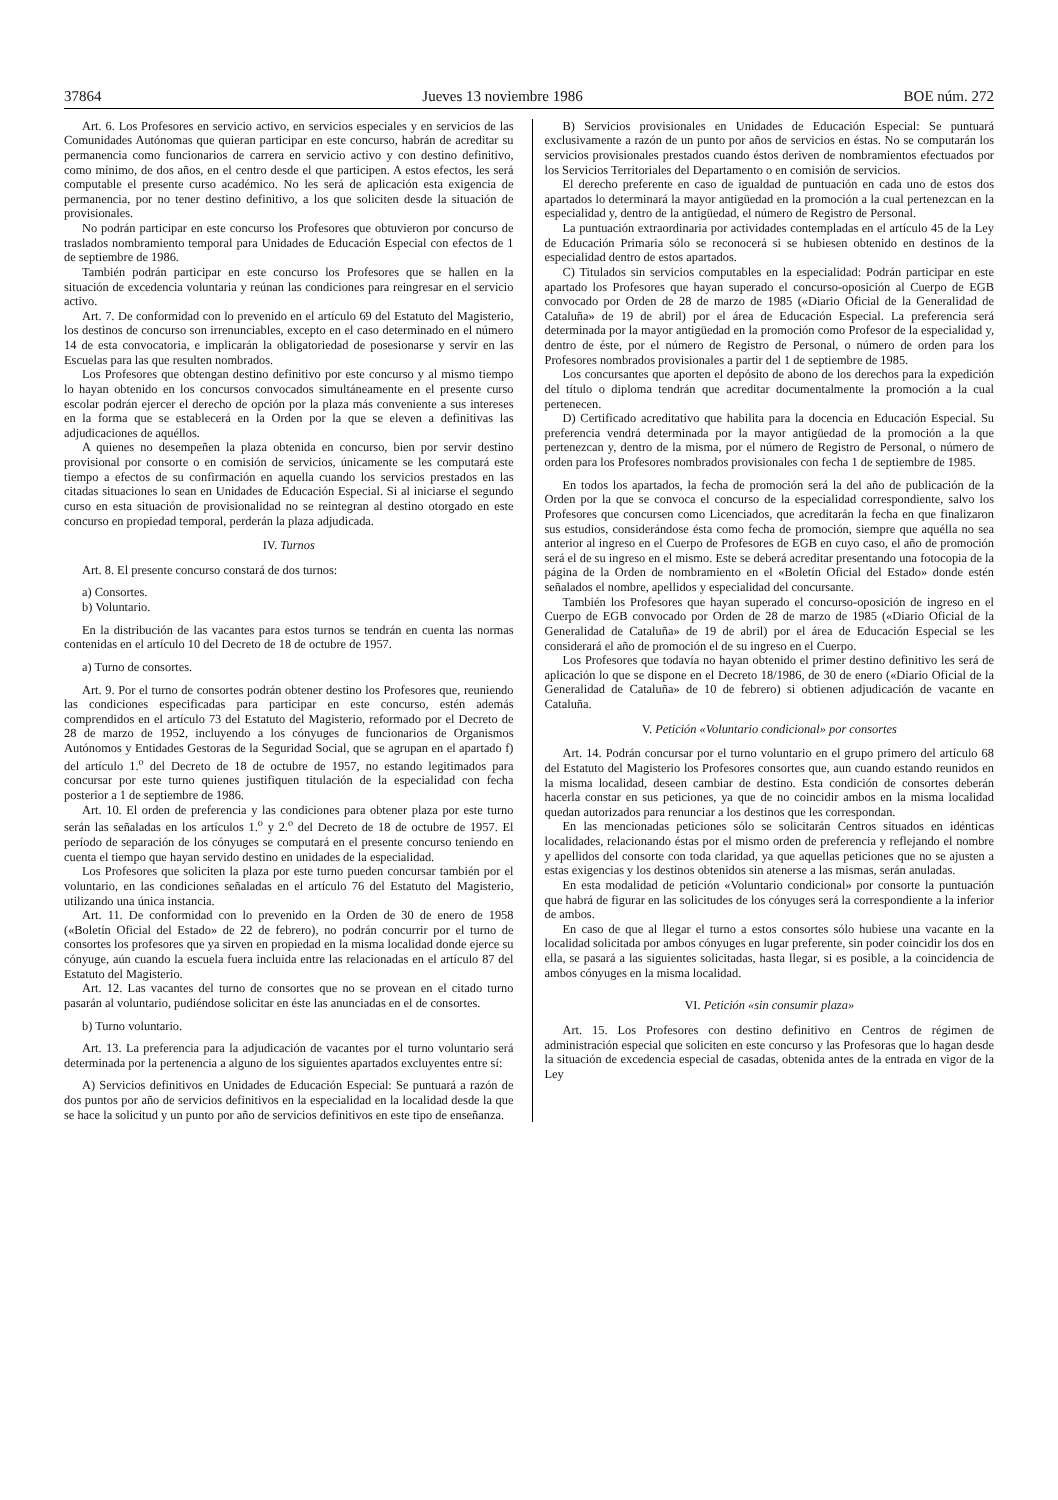37864 Jueves 13 noviembre 1986 BOE núm. 272
Art. 6. Los Profesores en servicio activo, en servicios especiales y en servicios de las Comunidades Autónomas que quieran participar en este concurso, habrán de acreditar su permanencia como funcionarios de carrera en servicio activo y con destino definitivo, como mínimo, de dos años, en el centro desde el que participen. A estos efectos, les será computable el presente curso académico. No les será de aplicación esta exigencia de permanencia, por no tener destino definitivo, a los que soliciten desde la situación de provisionales.
No podrán participar en este concurso los Profesores que obtuvieron por concurso de traslados nombramiento temporal para Unidades de Educación Especial con efectos de 1 de septiembre de 1986.
También podrán participar en este concurso los Profesores que se hallen en la situación de excedencia voluntaria y reúnan las condiciones para reingresar en el servicio activo.
Art. 7. De conformidad con lo prevenido en el artículo 69 del Estatuto del Magisterio, los destinos de concurso son irrenunciables, excepto en el caso determinado en el número 14 de esta convocatoria, e implicarán la obligatoriedad de posesionarse y servir en las Escuelas para las que resulten nombrados.
Los Profesores que obtengan destino definitivo por este concurso y al mismo tiempo lo hayan obtenido en los concursos convocados simultáneamente en el presente curso escolar podrán ejercer el derecho de opción por la plaza más conveniente a sus intereses en la forma que se establecerá en la Orden por la que se eleven a definitivas las adjudicaciones de aquéllos.
A quienes no desempeñen la plaza obtenida en concurso, bien por servir destino provisional por consorte o en comisión de servicios, únicamente se les computará este tiempo a efectos de su confirmación en aquella cuando los servicios prestados en las citadas situaciones lo sean en Unidades de Educación Especial. Si al iniciarse el segundo curso en esta situación de provisionalidad no se reintegran al destino otorgado en este concurso en propiedad temporal, perderán la plaza adjudicada.
IV. Turnos
Art. 8. El presente concurso constará de dos turnos:
a) Consortes.
b) Voluntario.
En la distribución de las vacantes para estos turnos se tendrán en cuenta las normas contenidas en el artículo 10 del Decreto de 18 de octubre de 1957.
a) Turno de consortes.
Art. 9. Por el turno de consortes podrán obtener destino los Profesores que, reuniendo las condiciones especificadas para participar en este concurso, estén además comprendidos en el artículo 73 del Estatuto del Magisterio, reformado por el Decreto de 28 de marzo de 1952, incluyendo a los cónyuges de funcionarios de Organismos Autónomos y Entidades Gestoras de la Seguridad Social, que se agrupan en el apartado f) del artículo 1.<sup>o</sup> del Decreto de 18 de octubre de 1957, no estando legitimados para concursar por este turno quienes justifiquen titulación de la especialidad con fecha posterior a 1 de septiembre de 1986.
Art. 10. El orden de preferencia y las condiciones para obtener plaza por este turno serán las señaladas en los artículos 1.<sup>o</sup> y 2.<sup>o</sup> del Decreto de 18 de octubre de 1957. El período de separación de los cónyuges se computará en el presente concurso teniendo en cuenta el tiempo que hayan servido destino en unidades de la especialidad.
Los Profesores que soliciten la plaza por este turno pueden concursar también por el voluntario, en las condiciones señaladas en el artículo 76 del Estatuto del Magisterio, utilizando una única instancia.
Art. 11. De conformidad con lo prevenido en la Orden de 30 de enero de 1958 («Boletín Oficial del Estado» de 22 de febrero), no podrán concurrir por el turno de consortes los profesores que ya sirven en propiedad en la misma localidad donde ejerce su cónyuge, aún cuando la escuela fuera incluida entre las relacionadas en el artículo 87 del Estatuto del Magisterio.
Art. 12. Las vacantes del turno de consortes que no se provean en el citado turno pasarán al voluntario, pudiéndose solicitar en éste las anunciadas en el de consortes.
b) Turno voluntario.
Art. 13. La preferencia para la adjudicación de vacantes por el turno voluntario será determinada por la pertenencia a alguno de los siguientes apartados excluyentes entre sí:
A) Servicios definitivos en Unidades de Educación Especial: Se puntuará a razón de dos puntos por año de servicios definitivos en la especialidad en la localidad desde la que se hace la solicitud y un punto por año de servicios definitivos en este tipo de enseñanza.
B) Servicios provisionales en Unidades de Educación Especial: Se puntuará exclusivamente a razón de un punto por años de servicios en éstas. No se computarán los servicios provisionales prestados cuando éstos deriven de nombramientos efectuados por los Servicios Territoriales del Departamento o en comisión de servicios.
El derecho preferente en caso de igualdad de puntuación en cada uno de estos dos apartados lo determinará la mayor antigüedad en la promoción a la cual pertenezcan en la especialidad y, dentro de la antigüedad, el número de Registro de Personal.
La puntuación extraordinaria por actividades contempladas en el artículo 45 de la Ley de Educación Primaria sólo se reconocerá si se hubiesen obtenido en destinos de la especialidad dentro de estos apartados.
C) Titulados sin servicios computables en la especialidad: Podrán participar en este apartado los Profesores que hayan superado el concurso-oposición al Cuerpo de EGB convocado por Orden de 28 de marzo de 1985 («Diario Oficial de la Generalidad de Cataluña» de 19 de abril) por el área de Educación Especial. La preferencia será determinada por la mayor antigüedad en la promoción como Profesor de la especialidad y, dentro de éste, por el número de Registro de Personal, o número de orden para los Profesores nombrados provisionales a partir del 1 de septiembre de 1985.
Los concursantes que aporten el depósito de abono de los derechos para la expedición del título o diploma tendrán que acreditar documentalmente la promoción a la cual pertenecen.
D) Certificado acreditativo que habilita para la docencia en Educación Especial. Su preferencia vendrá determinada por la mayor antigüedad de la promoción a la que pertenezcan y, dentro de la misma, por el número de Registro de Personal, o número de orden para los Profesores nombrados provisionales con fecha 1 de septiembre de 1985.
En todos los apartados, la fecha de promoción será la del año de publicación de la Orden por la que se convoca el concurso de la especialidad correspondiente, salvo los Profesores que concursen como Licenciados, que acreditarán la fecha en que finalizaron sus estudios, considerándose ésta como fecha de promoción, siempre que aquélla no sea anterior al ingreso en el Cuerpo de Profesores de EGB en cuyo caso, el año de promoción será el de su ingreso en el mismo. Este se deberá acreditar presentando una fotocopia de la página de la Orden de nombramiento en el «Boletín Oficial del Estado» donde estén señalados el nombre, apellidos y especialidad del concursante.
También los Profesores que hayan superado el concurso-oposición de ingreso en el Cuerpo de EGB convocado por Orden de 28 de marzo de 1985 («Diario Oficial de la Generalidad de Cataluña» de 19 de abril) por el área de Educación Especial se les considerará el año de promoción el de su ingreso en el Cuerpo.
Los Profesores que todavía no hayan obtenido el primer destino definitivo les será de aplicación lo que se dispone en el Decreto 18/1986, de 30 de enero («Diario Oficial de la Generalidad de Cataluña» de 10 de febrero) si obtienen adjudicación de vacante en Cataluña.
V. Petición «Voluntario condicional» por consortes
Art. 14. Podrán concursar por el turno voluntario en el grupo primero del artículo 68 del Estatuto del Magisterio los Profesores consortes que, aun cuando estando reunidos en la misma localidad, deseen cambiar de destino. Esta condición de consortes deberán hacerla constar en sus peticiones, ya que de no coincidir ambos en la misma localidad quedan autorizados para renunciar a los destinos que les correspondan.
En las mencionadas peticiones sólo se solicitarán Centros situados en idénticas localidades, relacionando éstas por el mismo orden de preferencia y reflejando el nombre y apellidos del consorte con toda claridad, ya que aquellas peticiones que no se ajusten a estas exigencias y los destinos obtenidos sin atenerse a las mismas, serán anuladas.
En esta modalidad de petición «Voluntario condicional» por consorte la puntuación que habrá de figurar en las solicitudes de los cónyuges será la correspondiente a la inferior de ambos.
En caso de que al llegar el turno a estos consortes sólo hubiese una vacante en la localidad solicitada por ambos cónyuges en lugar preferente, sin poder coincidir los dos en ella, se pasará a las siguientes solicitadas, hasta llegar, si es posible, a la coincidencia de ambos cónyuges en la misma localidad.
VI. Petición «sin consumir plaza»
Art. 15. Los Profesores con destino definitivo en Centros de régimen de administración especial que soliciten en este concurso y las Profesoras que lo hagan desde la situación de excedencia especial de casadas, obtenida antes de la entrada en vigor de la Ley